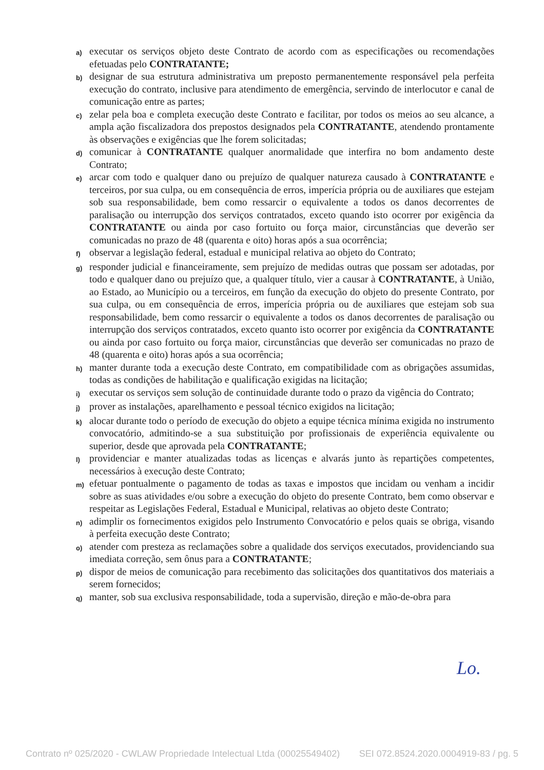a) executar os serviços objeto deste Contrato de acordo com as especificações ou recomendações efetuadas pelo CONTRATANTE;
b) designar de sua estrutura administrativa um preposto permanentemente responsável pela perfeita execução do contrato, inclusive para atendimento de emergência, servindo de interlocutor e canal de comunicação entre as partes;
c) zelar pela boa e completa execução deste Contrato e facilitar, por todos os meios ao seu alcance, a ampla ação fiscalizadora dos prepostos designados pela CONTRATANTE, atendendo prontamente às observações e exigências que lhe forem solicitadas;
d) comunicar à CONTRATANTE qualquer anormalidade que interfira no bom andamento deste Contrato;
e) arcar com todo e qualquer dano ou prejuízo de qualquer natureza causado à CONTRATANTE e terceiros, por sua culpa, ou em consequência de erros, imperícia própria ou de auxiliares que estejam sob sua responsabilidade, bem como ressarcir o equivalente a todos os danos decorrentes de paralisação ou interrupção dos serviços contratados, exceto quando isto ocorrer por exigência da CONTRATANTE ou ainda por caso fortuito ou força maior, circunstâncias que deverão ser comunicadas no prazo de 48 (quarenta e oito) horas após a sua ocorrência;
f) observar a legislação federal, estadual e municipal relativa ao objeto do Contrato;
g) responder judicial e financeiramente, sem prejuízo de medidas outras que possam ser adotadas, por todo e qualquer dano ou prejuízo que, a qualquer título, vier a causar à CONTRATANTE, à União, ao Estado, ao Município ou a terceiros, em função da execução do objeto do presente Contrato, por sua culpa, ou em consequência de erros, imperícia própria ou de auxiliares que estejam sob sua responsabilidade, bem como ressarcir o equivalente a todos os danos decorrentes de paralisação ou interrupção dos serviços contratados, exceto quanto isto ocorrer por exigência da CONTRATANTE ou ainda por caso fortuito ou força maior, circunstâncias que deverão ser comunicadas no prazo de 48 (quarenta e oito) horas após a sua ocorrência;
h) manter durante toda a execução deste Contrato, em compatibilidade com as obrigações assumidas, todas as condições de habilitação e qualificação exigidas na licitação;
i) executar os serviços sem solução de continuidade durante todo o prazo da vigência do Contrato;
j) prover as instalações, aparelhamento e pessoal técnico exigidos na licitação;
k) alocar durante todo o período de execução do objeto a equipe técnica mínima exigida no instrumento convocatório, admitindo-se a sua substituição por profissionais de experiência equivalente ou superior, desde que aprovada pela CONTRATANTE;
l) providenciar e manter atualizadas todas as licenças e alvarás junto às repartições competentes, necessários à execução deste Contrato;
m) efetuar pontualmente o pagamento de todas as taxas e impostos que incidam ou venham a incidir sobre as suas atividades e/ou sobre a execução do objeto do presente Contrato, bem como observar e respeitar as Legislações Federal, Estadual e Municipal, relativas ao objeto deste Contrato;
n) adimplir os fornecimentos exigidos pelo Instrumento Convocatório e pelos quais se obriga, visando à perfeita execução deste Contrato;
o) atender com presteza as reclamações sobre a qualidade dos serviços executados, providenciando sua imediata correção, sem ônus para a CONTRATANTE;
p) dispor de meios de comunicação para recebimento das solicitações dos quantitativos dos materiais a serem fornecidos;
q) manter, sob sua exclusiva responsabilidade, toda a supervisão, direção e mão-de-obra para
Lo.
Contrato nº 025/2020 - CWLAW Propriedade Intelectual Ltda (00025549402) SEI 072.8524.2020.0004919-83 / pg. 5